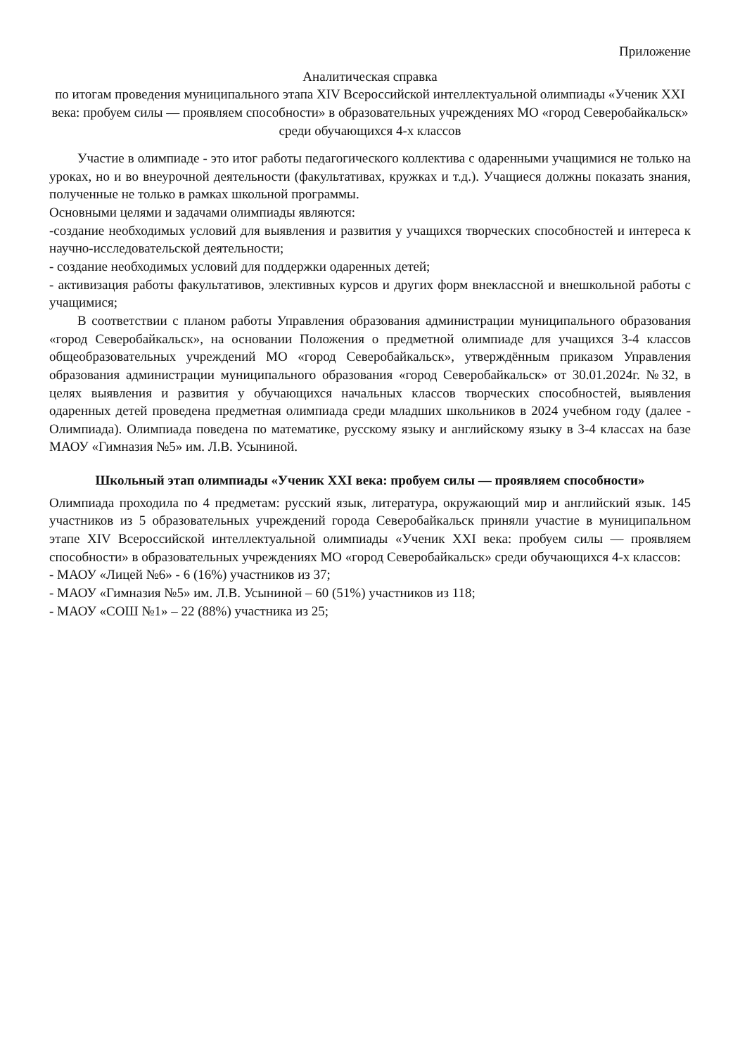Приложение
Аналитическая справка
по итогам проведения муниципального этапа XIV Всероссийской интеллектуальной олимпиады «Ученик XXI века: пробуем силы — проявляем способности» в образовательных учреждениях МО «город Северобайкальск» среди обучающихся 4-х классов
Участие в олимпиаде - это итог работы педагогического коллектива с одаренными учащимися не только на уроках, но и во внеурочной деятельности (факультативах, кружках и т.д.). Учащиеся должны показать знания, полученные не только в рамках школьной программы.
Основными целями и задачами олимпиады являются:
-создание необходимых условий для выявления и развития у учащихся творческих способностей и интереса к научно-исследовательской деятельности;
- создание необходимых условий для поддержки одаренных детей;
- активизация работы факультативов, элективных курсов и других форм внеклассной и внешкольной работы с учащимися;
В соответствии с планом работы Управления образования администрации муниципального образования «город Северобайкальск», на основании Положения о предметной олимпиаде для учащихся 3-4 классов общеобразовательных учреждений МО «город Северобайкальск», утверждённым приказом Управления образования администрации муниципального образования «город Северобайкальск» от 30.01.2024г. №32, в целях выявления и развития у обучающихся начальных классов творческих способностей, выявления одаренных детей проведена предметная олимпиада среди младших школьников в 2024 учебном году (далее - Олимпиада). Олимпиада поведена по математике, русскому языку и английскому языку в 3-4 классах на базе МАОУ «Гимназия №5» им. Л.В. Усыниной.
Школьный этап олимпиады «Ученик XXI века: пробуем силы — проявляем способности»
Олимпиада проходила по 4 предметам: русский язык, литература, окружающий мир и английский язык. 145 участников из 5 образовательных учреждений города Северобайкальск приняли участие в муниципальном этапе XIV Всероссийской интеллектуальной олимпиады «Ученик XXI века: пробуем силы — проявляем способности» в образовательных учреждениях МО «город Северобайкальск» среди обучающихся 4-х классов:
- МАОУ «Лицей №6» - 6 (16%) участников из 37;
- МАОУ «Гимназия №5» им. Л.В. Усыниной – 60 (51%) участников из 118;
- МАОУ «СОШ №1» – 22 (88%) участника из 25;